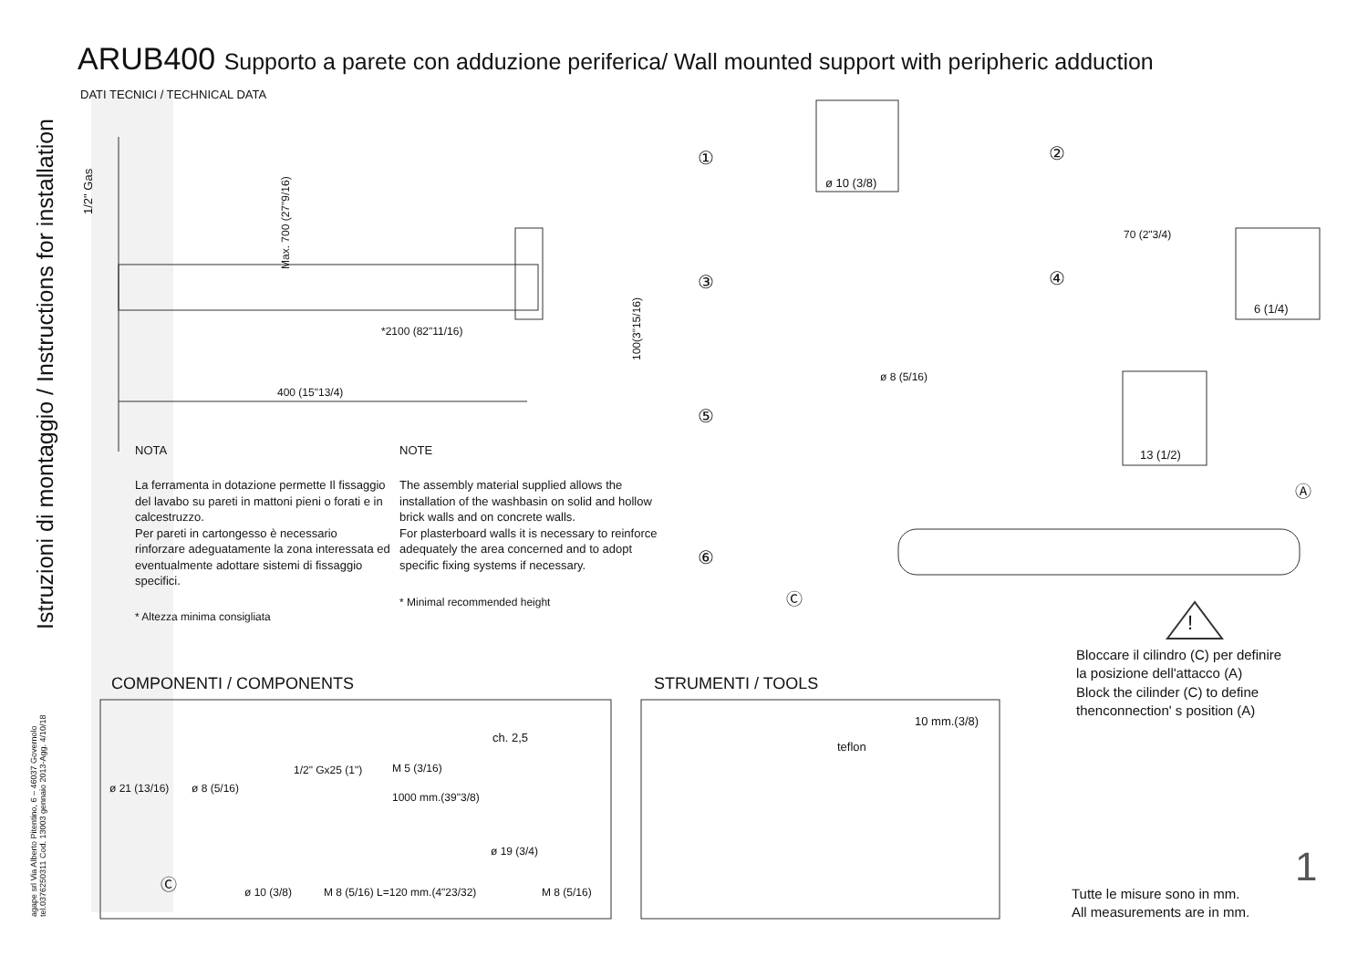Istruzioni di montaggio / Instructions for installation
agape srl Via Alberto Pitentino, 6 – 46037 Governolo
tel.0376250311 Cod. 13003 gennaio 2013-Agg. 4/10/18
ARUB400 Supporto a parete con adduzione periferica/ Wall mounted support with peripheric adduction
DATI TECNICI / TECHNICAL DATA
1/2" Gas
Max. 700 (27"9/16)
100(3"15/16)
*2100 (82"11/16)
400 (15"13/4)
NOTA
La ferramenta in dotazione permette Il fissaggio del lavabo su pareti in mattoni pieni o forati e in calcestruzzo.
Per pareti in cartongesso è necessario rinforzare adeguatamente la zona interessata ed eventualmente adottare sistemi di fissaggio specifici.
* Altezza minima consigliata
NOTE
The assembly material supplied allows the installation of the washbasin on solid and hollow brick walls and on concrete walls.
For plasterboard walls it is necessary to reinforce adequately the area concerned and to adopt specific fixing systems if necessary.
* Minimal recommended height
①
ø 10 (3/8)
②
③ ④
70 (2"3/4)
6 (1/4)
ø 8 (5/16)
⑤
13 (1/2)
⑥
Ⓒ
Ⓐ
!
Bloccare il cilindro (C) per definire
la posizione dell'attacco (A)
Block the cilinder (C) to define
thenconnection' s position (A)
COMPONENTI / COMPONENTS STRUMENTI / TOOLS
ø 21 (13/16) ø 8 (5/16)
1/2" Gx25 (1") M 5 (3/16)
ch. 2,5
1000 mm.(39"3/8)
ø 19 (3/4)
Ⓒ ø 10 (3/8) M 8 (5/16) L=120 mm.(4"23/32) M 8 (5/16)
teflon
10 mm.(3/8)
1
Tutte le misure sono in mm.
All measurements are in mm.